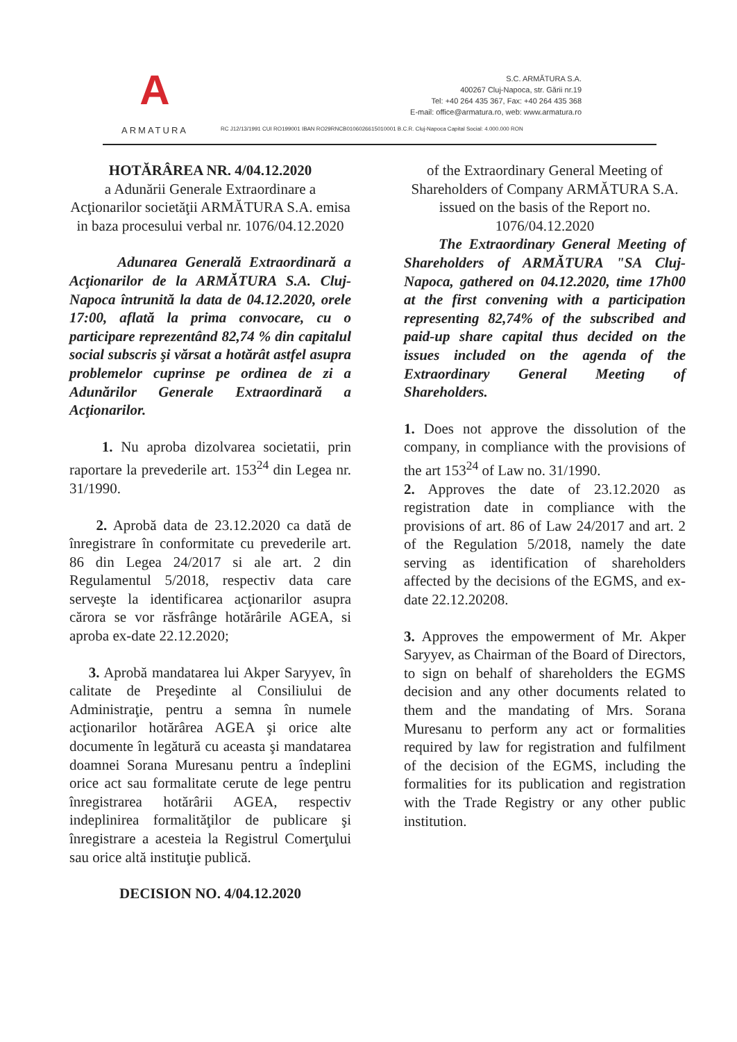A
ARMATURA
S.C. ARMĂTURA S.A.
400267 Cluj-Napoca, str. Gării nr.19
Tel: +40 264 435 367, Fax: +40 264 435 368
E-mail: office@armatura.ro, web: www.armatura.ro
RC J12/13/1991 CUI RO199001 IBAN RO29RNCB0106026615010001 B.C.R. Cluj-Napoca Capital Social: 4.000.000 RON
HOTĂRÂREA NR. 4/04.12.2020
a Adunării Generale Extraordinare a Acţionarilor societăţii ARMĂTURA S.A. emisa in baza procesului verbal nr. 1076/04.12.2020
Adunarea Generală Extraordinară a Acţionarilor de la ARMĂTURA S.A. Cluj-Napoca întrunită la data de 04.12.2020, orele 17:00, aflată la prima convocare, cu o participare reprezentând 82,74 % din capitalul social subscris şi vărsat a hotărât astfel asupra problemelor cuprinse pe ordinea de zi a Adunărilor Generale Extraordinară a Acţionarilor.
1. Nu aproba dizolvarea societatii, prin raportare la prevederile art. 153<sup>24</sup> din Legea nr. 31/1990.
2. Aprobă data de 23.12.2020 ca dată de înregistrare în conformitate cu prevederile art. 86 din Legea 24/2017 si ale art. 2 din Regulamentul 5/2018, respectiv data care serveşte la identificarea acţionarilor asupra cărora se vor răsfrânge hotărârile AGEA, si aproba ex-date 22.12.2020;
3. Aprobă mandatarea lui Akper Saryyev, în calitate de Preşedinte al Consiliului de Administraţie, pentru a semna în numele acţionarilor hotărârea AGEA şi orice alte documente în legătură cu aceasta şi mandatarea doamnei Sorana Muresanu pentru a îndeplini orice act sau formalitate cerute de lege pentru înregistrarea hotărârii AGEA, respectiv indeplinirea formalităţilor de publicare şi înregistrare a acesteia la Registrul Comerţului sau orice altă instituţie publică.
DECISION NO. 4/04.12.2020
of the Extraordinary General Meeting of Shareholders of Company ARMĂTURA S.A.
issued on the basis of the Report no. 1076/04.12.2020
The Extraordinary General Meeting of Shareholders of ARMĂTURA "SA Cluj-Napoca, gathered on 04.12.2020, time 17h00 at the first convening with a participation representing 82,74% of the subscribed and paid-up share capital thus decided on the issues included on the agenda of the Extraordinary General Meeting of Shareholders.
1. Does not approve the dissolution of the company, in compliance with the provisions of the art 153<sup>24</sup> of Law no. 31/1990.
2. Approves the date of 23.12.2020 as registration date in compliance with the provisions of art. 86 of Law 24/2017 and art. 2 of the Regulation 5/2018, namely the date serving as identification of shareholders affected by the decisions of the EGMS, and ex-date 22.12.20208.
3. Approves the empowerment of Mr. Akper Saryyev, as Chairman of the Board of Directors, to sign on behalf of shareholders the EGMS decision and any other documents related to them and the mandating of Mrs. Sorana Muresanu to perform any act or formalities required by law for registration and fulfilment of the decision of the EGMS, including the formalities for its publication and registration with the Trade Registry or any other public institution.